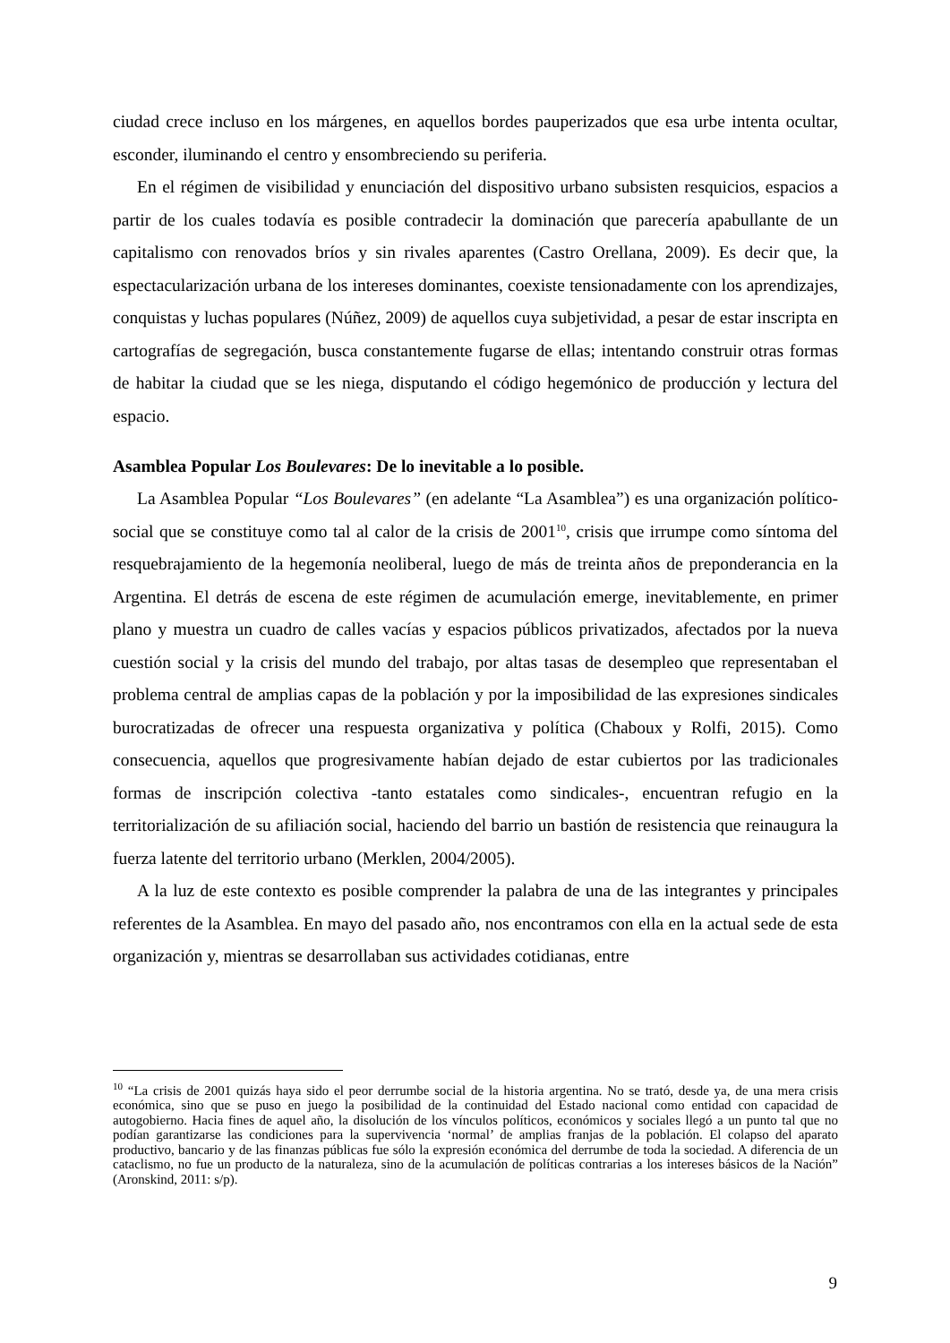ciudad crece incluso en los márgenes, en aquellos bordes pauperizados que esa urbe intenta ocultar, esconder, iluminando el centro y ensombreciendo su periferia.
En el régimen de visibilidad y enunciación del dispositivo urbano subsisten resquicios, espacios a partir de los cuales todavía es posible contradecir la dominación que parecería apabullante de un capitalismo con renovados bríos y sin rivales aparentes (Castro Orellana, 2009). Es decir que, la espectacularización urbana de los intereses dominantes, coexiste tensionadamente con los aprendizajes, conquistas y luchas populares (Núñez, 2009) de aquellos cuya subjetividad, a pesar de estar inscripta en cartografías de segregación, busca constantemente fugarse de ellas; intentando construir otras formas de habitar la ciudad que se les niega, disputando el código hegemónico de producción y lectura del espacio.
Asamblea Popular Los Boulevares: De lo inevitable a lo posible.
La Asamblea Popular “Los Boulevares” (en adelante “La Asamblea”) es una organización político-social que se constituye como tal al calor de la crisis de 2001<sup>10</sup>, crisis que irrumpe como síntoma del resquebrajamiento de la hegemonía neoliberal, luego de más de treinta años de preponderancia en la Argentina. El detrás de escena de este régimen de acumulación emerge, inevitablemente, en primer plano y muestra un cuadro de calles vacías y espacios públicos privatizados, afectados por la nueva cuestión social y la crisis del mundo del trabajo, por altas tasas de desempleo que representaban el problema central de amplias capas de la población y por la imposibilidad de las expresiones sindicales burocratizadas de ofrecer una respuesta organizativa y política (Chaboux y Rolfi, 2015). Como consecuencia, aquellos que progresivamente habían dejado de estar cubiertos por las tradicionales formas de inscripción colectiva -tanto estatales como sindicales-, encuentran refugio en la territorialización de su afiliación social, haciendo del barrio un bastión de resistencia que reinaugura la fuerza latente del territorio urbano (Merklen, 2004/2005).
A la luz de este contexto es posible comprender la palabra de una de las integrantes y principales referentes de la Asamblea. En mayo del pasado año, nos encontramos con ella en la actual sede de esta organización y, mientras se desarrollaban sus actividades cotidianas, entre
<sup>10</sup> “La crisis de 2001 quizás haya sido el peor derrumbe social de la historia argentina. No se trató, desde ya, de una mera crisis económica, sino que se puso en juego la posibilidad de la continuidad del Estado nacional como entidad con capacidad de autogobierno. Hacia fines de aquel año, la disolución de los vínculos políticos, económicos y sociales llegó a un punto tal que no podían garantizarse las condiciones para la supervivencia ‘normal’ de amplias franjas de la población. El colapso del aparato productivo, bancario y de las finanzas públicas fue sólo la expresión económica del derrumbe de toda la sociedad. A diferencia de un cataclismo, no fue un producto de la naturaleza, sino de la acumulación de políticas contrarias a los intereses básicos de la Nación” (Aronskind, 2011: s/p).
9